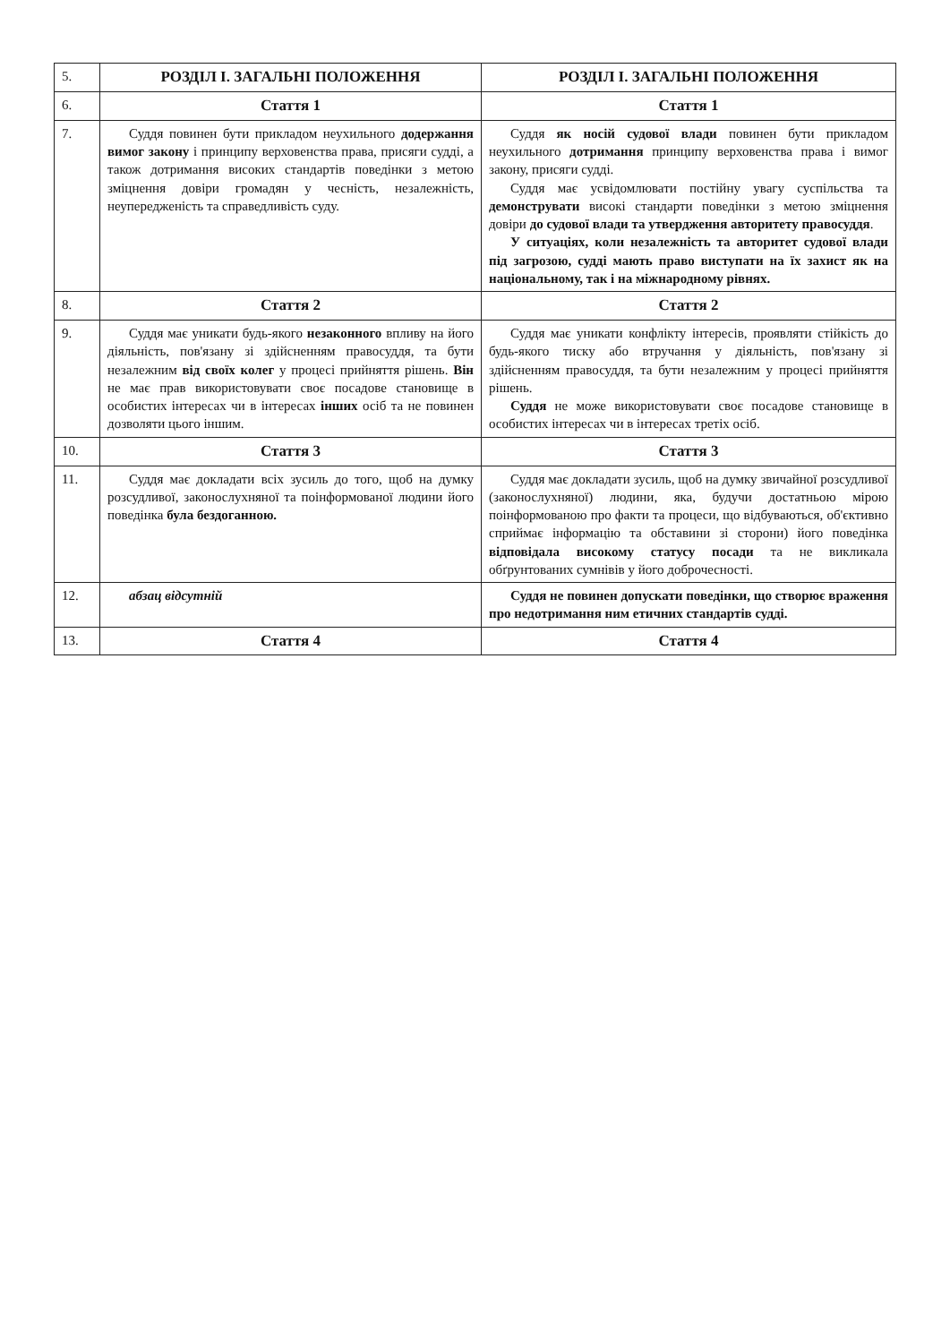| 5. | РОЗДІЛ І. ЗАГАЛЬНІ ПОЛОЖЕННЯ | РОЗДІЛ І. ЗАГАЛЬНІ ПОЛОЖЕННЯ |
| 6. | Стаття 1 | Стаття 1 |
| 7. | Суддя повинен бути прикладом неухильного додержання вимог закону і принципу верховенства права, присяги судді, а також дотримання високих стандартів поведінки з метою зміцнення довіри громадян у чесність, незалежність, неупередженість та справедливість суду. | Суддя як носій судової влади повинен бути прикладом неухильного дотримання принципу верховенства права і вимог закону, присяги судді. Суддя має усвідомлювати постійну увагу суспільства та демонструвати високі стандарти поведінки з метою зміцнення довіри до судової влади та утвердження авторитету правосуддя . У ситуаціях, коли незалежність та авторитет судової влади під загрозою, судді мають право виступати на їх захист як на національному, так і на міжнародному рівнях. |
| 8. | Стаття 2 | Стаття 2 |
| 9. | Суддя має уникати будь-якого незаконного впливу на його діяльність, пов'язану зі здійсненням правосуддя, та бути незалежним від своїх колег у процесі прийняття рішень. Він не має прав використовувати своє посадове становище в особистих інтересах чи в інтересах інших осіб та не повинен дозволяти цього іншим. | Суддя має уникати конфлікту інтересів, проявляти стійкість до будь-якого тиску або втручання у діяльність, пов'язану зі здійсненням правосуддя, та бути незалежним у процесі прийняття рішень. Суддя не може використовувати своє посадове становище в особистих інтересах чи в інтересах третіх осіб. |
| 10. | Стаття 3 | Стаття 3 |
| 11. | Суддя має докладати всіх зусиль до того, щоб на думку розсудливої, законослухняної та поінформованої людини його поведінка була бездоганною. | Суддя має докладати зусиль, щоб на думку звичайної розсудливої (законослухняної) людини, яка, будучи достатньою мірою поінформованою про факти та процеси, що відбуваються, об'єктивно сприймає інформацію та обставини зі сторони) його поведінка відповідала високому статусу посади та не викликала обґрунтованих сумнівів у його доброчесності. |
| 12. | абзац відсутній | Суддя не повинен допускати поведінки, що створює враження про недотримання ним етичних стандартів судді. |
| 13. | Стаття 4 | Стаття 4 |